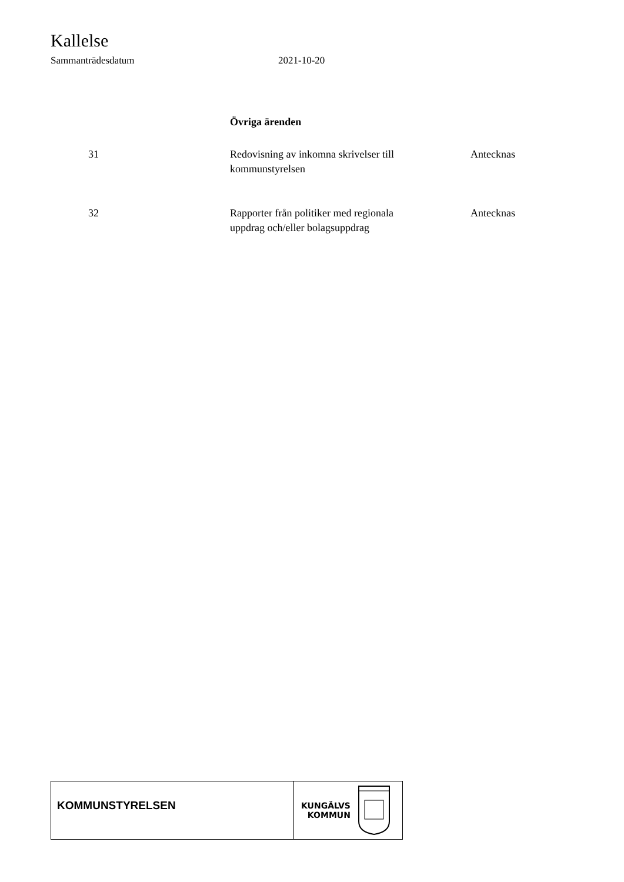Kallelse
Sammanträdesdatum 2021-10-20
Övriga ärenden
| 31 | Redovisning av inkomna skrivelser till kommunstyrelsen | Antecknas |
| 32 | Rapporter från politiker med regionala uppdrag och/eller bolagsuppdrag | Antecknas |
KOMMUNSTYRELSEN
KUNGÄLVS
KOMMUN